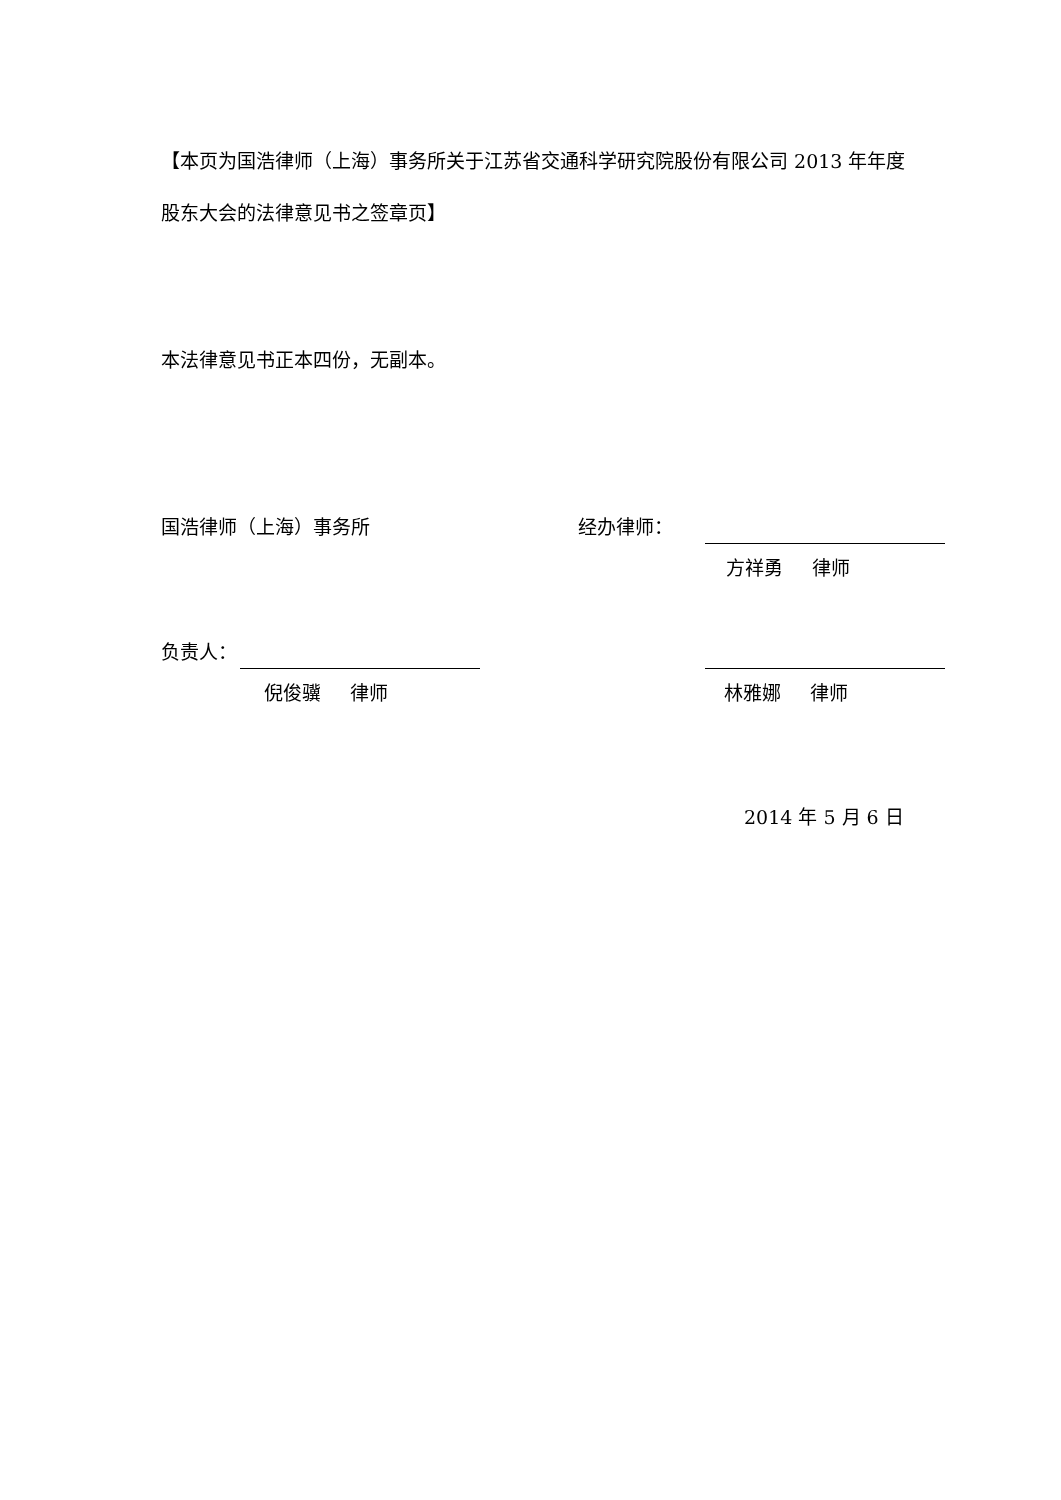【本页为国浩律师（上海）事务所关于江苏省交通科学研究院股份有限公司 2013 年年度股东大会的法律意见书之签章页】
本法律意见书正本四份，无副本。
国浩律师（上海）事务所 经办律师：
方祥勇  律师
负责人：
倪俊骥  律师 林雅娜  律师
2014 年 5 月 6 日